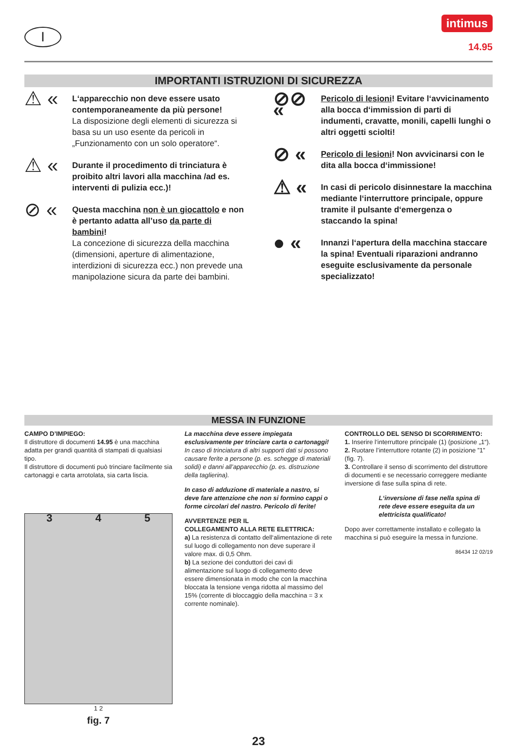I
intimus
14.95
IMPORTANTI ISTRUZIONI DI SICUREZZA
⚠ «
L‘apparecchio non deve essere usato contemporaneamente da più persone!
La disposizione degli elementi di sicurezza si basa su un uso esente da pericoli in „Funzionamento con un solo operatore“.
⚠ «
Durante il procedimento di trinciatura è proibito altri lavori alla macchina /ad es. interventi di pulizia ecc.)!
⊘ «
Questa macchina non è un giocattolo e non è pertanto adatta all’uso da parte di bambini!
La concezione di sicurezza della macchina (dimensioni, aperture di alimentazione, interdizioni di sicurezza ecc.) non prevede una manipolazione sicura da parte dei bambini.
⊘⊘ «
Pericolo di lesioni! Evitare l‘avvicinamento alla bocca d‘immission di parti di indumenti, cravatte, monili, capelli lunghi o altri oggetti sciolti!
⊘ «
Pericolo di lesioni! Non avvicinarsi con le dita alla bocca d‘immissione!
⚠ «
In casi di pericolo disinnestare la macchina mediante l‘interruttore principale, oppure tramite il pulsante d‘emergenza o staccando la spina!
● «
Innanzi l‘apertura della macchina staccare la spina! Eventuali riparazioni andranno eseguite esclusivamente da personale specializzato!
MESSA IN FUNZIONE
CAMPO D’IMPIEGO:
Il distruttore di documenti 14.95 è una macchina adatta per grandi quantità di stampati di qualsiasi tipo.
Il distruttore di documenti può trinciare facilmente sia cartonaggi e carta arrotolata, sia carta liscia.
3 4 5
1 2
fig. 7
La macchina deve essere impiegata esclusivamente per trinciare carta o cartonaggi!
In caso di trinciatura di altri supporti dati si possono causare ferite a persone (p. es. schegge di materiali solidi) e danni all’apparecchio (p. es. distruzione della taglierina).
In caso di adduzione di materiale a nastro, si deve fare attenzione che non si formino cappi o forme circolari del nastro. Pericolo di ferite!
AVVERTENZE PER IL
COLLEGAMENTO ALLA RETE ELETTRICA:
a) La resistenza di contatto dell‘alimentazione di rete sul luogo di collegamento non deve superare il valore max. di 0,5 Ohm.
b) La sezione dei conduttori dei cavi di alimentazione sul luogo di collegamento deve essere dimensionata in modo che con la macchina bloccata la tensione venga ridotta al massimo del 15% (corrente di bloccaggio della macchina = 3 x corrente nominale).
CONTROLLO DEL SENSO DI SCORRIMENTO:
1. Inserire l‘interruttore principale (1) (posizione „1“).
2. Ruotare l’interruttore rotante (2) in posizione ”1” (fig. 7).
3. Controllare il senso di scorrimento del distruttore di documenti e se necessario correggere mediante inversione di fase sulla spina di rete.
L‘inversione di fase nella spina di rete deve essere eseguita da un elettricista qualificato!
Dopo aver correttamente installato e collegato la macchina si può eseguire la messa in funzione.
86434 12 02/19
23